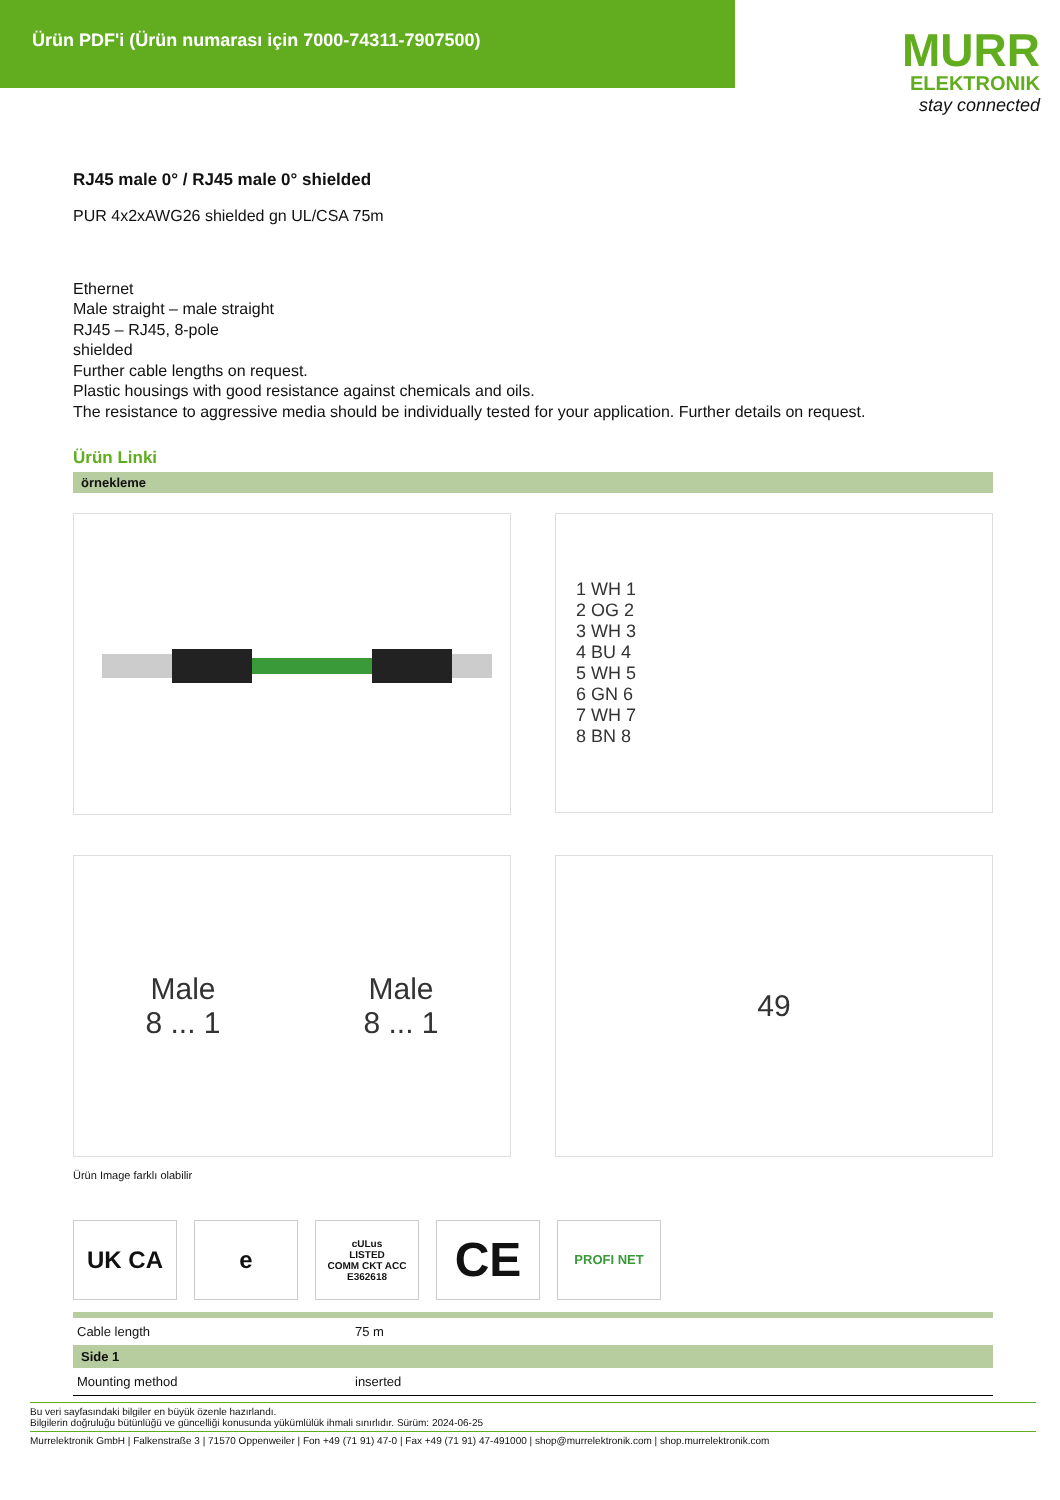Ürün PDF'i (Ürün numarası için 7000-74311-7907500)
MURR
ELEKTRONIK
stay connected
RJ45 male 0° / RJ45 male 0° shielded
PUR 4x2xAWG26 shielded gn UL/CSA 75m
Ethernet
Male straight – male straight
RJ45 – RJ45, 8-pole
shielded
Further cable lengths on request.
Plastic housings with good resistance against chemicals and oils.
The resistance to aggressive media should be individually tested for your application. Further details on request.
Ürün Linki
örnekleme
1 WH 1
2 OG 2
3 WH 3
4 BU 4
5 WH 5
6 GN 6
7 WH 7
8 BN 8
Male
8 ... 1
Male
8 ... 1
49
Ürün Image farklı olabilir
UK CA e
cULus
LISTED
COMM CKT ACC
E362618
CE
PROFI NET
| Cable length | 75 m |
| Side 1 | |
| Mounting method | inserted |
Bu veri sayfasındaki bilgiler en büyük özenle hazırlandı.
Bilgilerin doğruluğu bütünlüğü ve güncelliği konusunda yükümlülük ihmali sınırlıdır. Sürüm: 2024-06-25
Murrelektronik GmbH | Falkenstraße 3 | 71570 Oppenweiler | Fon +49 (71 91) 47-0 | Fax +49 (71 91) 47-491000 | shop@murrelektronik.com | shop.murrelektronik.com